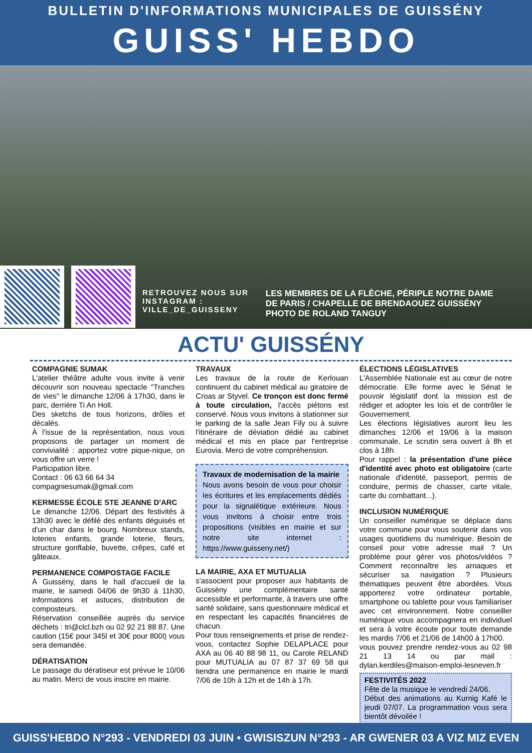BULLETIN D'INFORMATIONS MUNICIPALES DE GUISSÉNY
GUISS' HEBDO
RETROUVEZ NOUS SUR
INSTAGRAM :
VILLE_DE_GUISSENY
LES MEMBRES DE LA FLÈCHE, PÉRIPLE NOTRE DAME
DE PARIS / CHAPELLE DE BRENDAOUEZ GUISSÉNY
PHOTO DE ROLAND TANGUY
ACTU' GUISSÉNY
COMPAGNIE SUMAK
L'atelier théâtre adulte vous invite à venir découvrir son nouveau spectacle "Tranches de vies" le dimanche 12/06 à 17h30, dans le parc, derrière Ti An Holl.
Des sketchs de tous horizons, drôles et décalés.
À l'issue de la représentation, nous vous proposons de partager un moment de convivialité : apportez votre pique-nique, on vous offre un verre !
Participation libre.
Contact : 06 63 66 64 34
compagniesumak@gmail.com
KERMESSE ÉCOLE STE JEANNE D'ARC
Le dimanche 12/06. Départ des festivités à 13h30 avec le défilé des enfants déguisés et d'un char dans le bourg. Nombreux stands, loteries enfants, grande loterie, fleurs, structure gonflable, buvette, crêpes, café et gâteaux.
PERMANENCE COMPOSTAGE FACILE
À Guissény, dans le hall d'accueil de la mairie, le samedi 04/06 de 9h30 à 11h30, informations et astuces, distribution de composteurs.
Réservation conseillée auprès du service déchets : tri@clcl.bzh ou 02 92 21 88 87. Une caution (15€ pour 345l et 30€ pour 800l) vous sera demandée.
DÉRATISATION
Le passage du dératiseur est prévue le 10/06 au matin. Merci de vous inscire en mairie.
TRAVAUX
Les travaux de la route de Kerlouan continuent du cabinet médical au giratoire de Croas ar Styvel. Ce tronçon est donc fermé à toute circulation, l'accès piétons est conservé. Nous vous invitons à stationner sur le parking de la salle Jean Fily ou à suivre l'itinéraire de déviation dédié au cabinet médical et mis en place par l'entreprise Eurovia. Merci de votre compréhension.
Travaux de modernisation de la mairie
Nous avons besoin de vous pour choisir les écritures et les emplacements dédiés pour la signalétique extérieure. Nous vous invitons à choisir entre trois propositions (visibles en mairie et sur notre site internet : https://www.guisseny.net/)
LA MAIRIE, AXA ET MUTUALIA
s'associent pour proposer aux habitants de Guissény une complémentaire santé accessible et performante, à travers une offre santé solidaire, sans questionnaire médical et en respectant les capacités financières de chacun.
Pour tous renseignements et prise de rendez-vous, contactez Sophie DELAPLACE pour AXA au 06 40 88 98 11, ou Carole RELAND pour MUTUALIA au 07 87 37 69 58 qui tiendra une permanence en mairie le mardi 7/06 de 10h à 12h et de 14h à 17h.
ÉLECTIONS LÉGISLATIVES
L'Assemblée Nationale est au cœur de notre démocratie. Elle forme avec le Sénat le pouvoir législatif dont la mission est de rédiger et adopter les lois et de contrôler le Gouvernement.
Les élections législatives auront lieu les dimanches 12/06 et 19/06 à la maison communale. Le scrutin sera ouvert à 8h et clos à 18h.
Pour rappel : la présentation d'une pièce d'identité avec photo est obligatoire (carte nationale d'identité, passeport, permis de conduire, permis de chasser, carte vitale, carte du combattant...).
INCLUSION NUMÉRIQUE
Un conseiller numérique se déplace dans votre commune pour vous soutenir dans vos usages quotidiens du numérique. Besoin de conseil pour votre adresse mail ? Un problème pour gérer vos photos/vidéos ? Comment reconnaître les arnaques et sécuriser sa navigation ? Plusieurs thématiques peuvent être abordées. Vous apporterez votre ordinateur portable, smartphone ou tablette pour vous familiariser avec cet environnement. Notre conseiller numérique vous accompagnera en individuel et sera à votre écoute pour toute demande les mardis 7/06 et 21/06 de 14h00 à 17h00.
vous pouvez prendre rendez-vous au 02 98 21 13 14 ou par mail : dylan.kerdiles@maison-emploi-lesneven.fr
FESTIVITÉS 2022
Fête de la musique le vendredi 24/06.
Début des animations au Kurnig Kafé le jeudi 07/07. La programmation vous sera bientôt dévoilée !
GUISS'HEBDO N°293 - VENDREDI 03 JUIN • GWISISZUN N°293 - AR GWENER 03 A VIZ MIZ EVEN